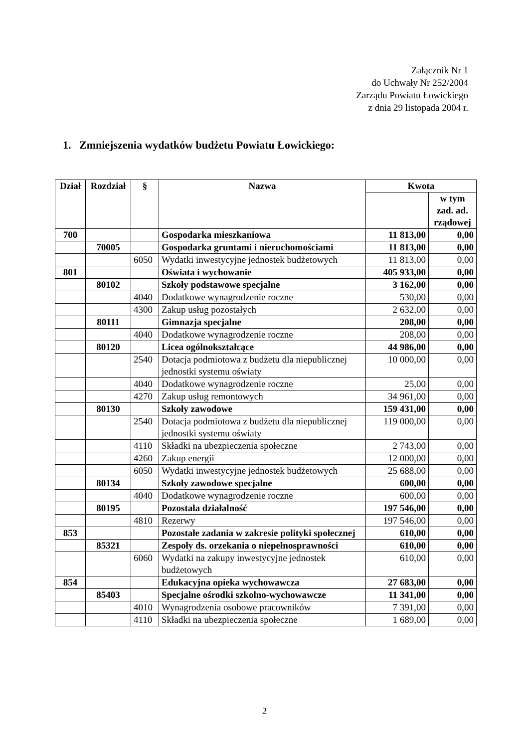Załącznik Nr 1
do Uchwały Nr 252/2004
Zarządu Powiatu Łowickiego
z dnia 29 listopada 2004 r.
1. Zmniejszenia wydatków budżetu Powiatu Łowickiego:
| Dział | Rozdział | § | Nazwa | Kwota | |
| --- | --- | --- | --- | --- | --- |
| | | | | | w tym zad. ad. rządowej |
| 700 | | | Gospodarka mieszkaniowa | 11 813,00 | 0,00 |
| | 70005 | | Gospodarka gruntami i nieruchomościami | 11 813,00 | 0,00 |
| | | 6050 | Wydatki inwestycyjne jednostek budżetowych | 11 813,00 | 0,00 |
| 801 | | | Oświata i wychowanie | 405 933,00 | 0,00 |
| | 80102 | | Szkoły podstawowe specjalne | 3 162,00 | 0,00 |
| | | 4040 | Dodatkowe wynagrodzenie roczne | 530,00 | 0,00 |
| | | 4300 | Zakup usług pozostałych | 2 632,00 | 0,00 |
| | 80111 | | Gimnazja specjalne | 208,00 | 0,00 |
| | | 4040 | Dodatkowe wynagrodzenie roczne | 208,00 | 0,00 |
| | 80120 | | Licea ogólnokształcące | 44 986,00 | 0,00 |
| | | 2540 | Dotacja podmiotowa z budżetu dla niepublicznej jednostki systemu oświaty | 10 000,00 | 0,00 |
| | | 4040 | Dodatkowe wynagrodzenie roczne | 25,00 | 0,00 |
| | | 4270 | Zakup usług remontowych | 34 961,00 | 0,00 |
| | 80130 | | Szkoły zawodowe | 159 431,00 | 0,00 |
| | | 2540 | Dotacja podmiotowa z budżetu dla niepublicznej jednostki systemu oświaty | 119 000,00 | 0,00 |
| | | 4110 | Składki na ubezpieczenia społeczne | 2 743,00 | 0,00 |
| | | 4260 | Zakup energii | 12 000,00 | 0,00 |
| | | 6050 | Wydatki inwestycyjne jednostek budżetowych | 25 688,00 | 0,00 |
| | 80134 | | Szkoły zawodowe specjalne | 600,00 | 0,00 |
| | | 4040 | Dodatkowe wynagrodzenie roczne | 600,00 | 0,00 |
| | 80195 | | Pozostała działalność | 197 546,00 | 0,00 |
| | | 4810 | Rezerwy | 197 546,00 | 0,00 |
| 853 | | | Pozostałe zadania w zakresie polityki społecznej | 610,00 | 0,00 |
| | 85321 | | Zespoły ds. orzekania o niepełnosprawności | 610,00 | 0,00 |
| | | 6060 | Wydatki na zakupy inwestycyjne jednostek budżetowych | 610,00 | 0,00 |
| 854 | | | Edukacyjna opieka wychowawcza | 27 683,00 | 0,00 |
| | 85403 | | Specjalne ośrodki szkolno-wychowawcze | 11 341,00 | 0,00 |
| | | 4010 | Wynagrodzenia osobowe pracowników | 7 391,00 | 0,00 |
| | | 4110 | Składki na ubezpieczenia społeczne | 1 689,00 | 0,00 |
2